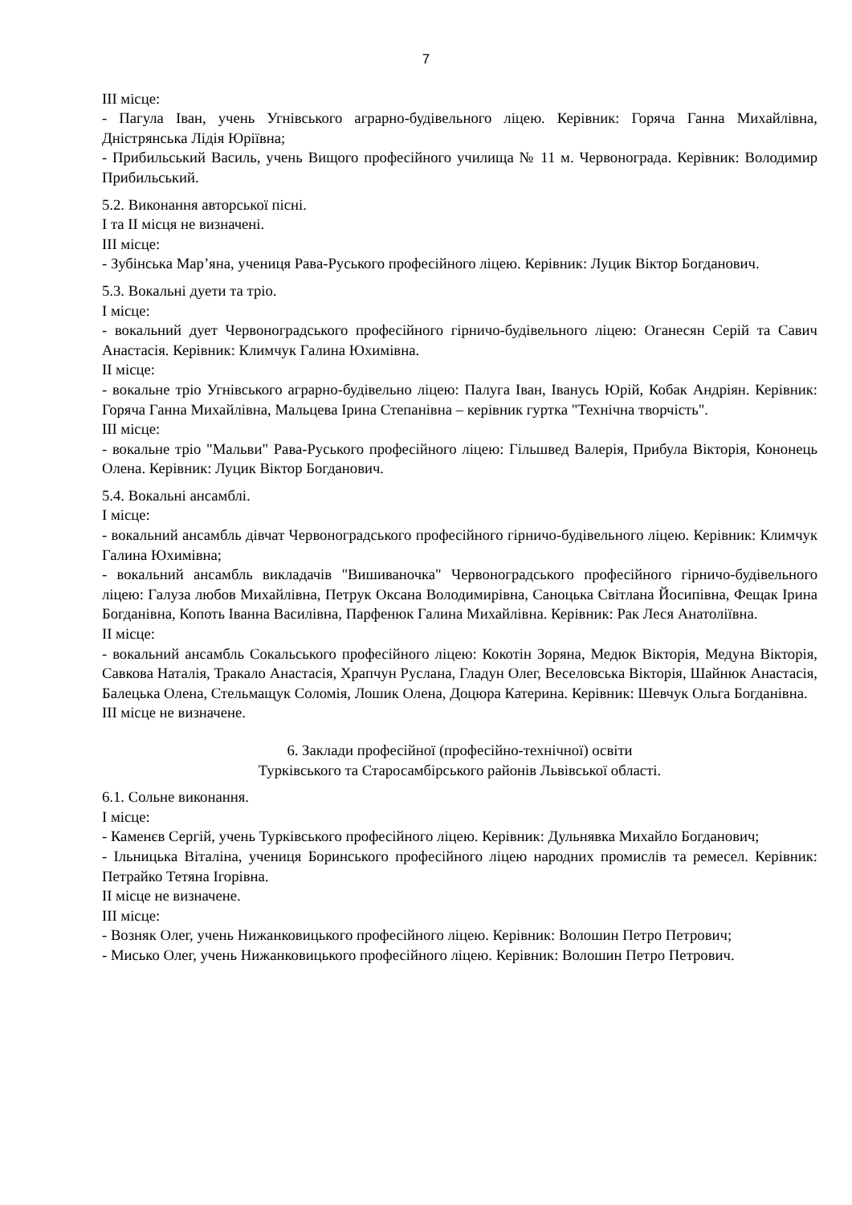7
ІІІ місце:
- Пагула Іван, учень Угнівського аграрно-будівельного ліцею. Керівник: Горяча Ганна Михайлівна, Дністрянська Лідія Юріївна;
- Прибильський Василь, учень Вищого професійного училища № 11 м. Червонограда. Керівник: Володимир Прибильський.
5.2. Виконання авторської пісні.
І та ІІ місця не визначені.
ІІІ місце:
- Зубінська Мар’яна, учениця Рава-Руського професійного ліцею. Керівник: Луцик Віктор Богданович.
5.3. Вокальні дуети та тріо.
І місце:
- вокальний дует Червоноградського професійного гірничо-будівельного ліцею: Оганесян Серій та Савич Анастасія. Керівник: Климчук Галина Юхимівна.
ІІ місце:
- вокальне тріо Угнівського аграрно-будівельно ліцею: Палуга Іван, Іванусь Юрій, Кобак Андріян. Керівник: Горяча Ганна Михайлівна, Мальцева Ірина Степанівна – керівник гуртка "Технічна творчість".
ІІІ місце:
- вокальне тріо "Мальви" Рава-Руського професійного ліцею: Гільшвед Валерія, Прибула Вікторія, Кононець Олена. Керівник: Луцик Віктор Богданович.
5.4. Вокальні ансамблі.
І місце:
- вокальний ансамбль дівчат Червоноградського професійного гірничо-будівельного ліцею. Керівник: Климчук Галина Юхимівна;
- вокальний ансамбль викладачів "Вишиваночка" Червоноградського професійного гірничо-будівельного ліцею: Галуза любов Михайлівна, Петрук Оксана Володимирівна, Саноцька Світлана Йосипівна, Фещак Ірина Богданівна, Копоть Іванна Василівна, Парфенюк Галина Михайлівна. Керівник: Рак Леся Анатоліївна.
ІІ місце:
- вокальний ансамбль Сокальського професійного ліцею: Кокотін Зоряна, Медюк Вікторія, Медуна Вікторія, Савкова Наталія, Тракало Анастасія, Храпчун Руслана, Гладун Олег, Веселовська Вікторія, Шайнюк Анастасія, Балецька Олена, Стельмащук Соломія, Лошик Олена, Доцюра Катерина. Керівник: Шевчук Ольга Богданівна.
ІІІ місце не визначене.
6. Заклади професійної (професійно-технічної) освіти
Турківського та Старосамбірського районів Львівської області.
6.1. Сольне виконання.
І місце:
- Каменєв Сергій, учень Турківського професійного ліцею. Керівник: Дульнявка Михайло Богданович;
- Ільницька Віталіна, учениця Боринського професійного ліцею народних промислів та ремесел. Керівник: Петрайко Тетяна Ігорівна.
ІІ місце не визначене.
ІІІ місце:
- Возняк Олег, учень Нижанковицького професійного ліцею. Керівник: Волошин Петро Петрович;
- Мисько Олег, учень Нижанковицького професійного ліцею. Керівник: Волошин Петро Петрович.